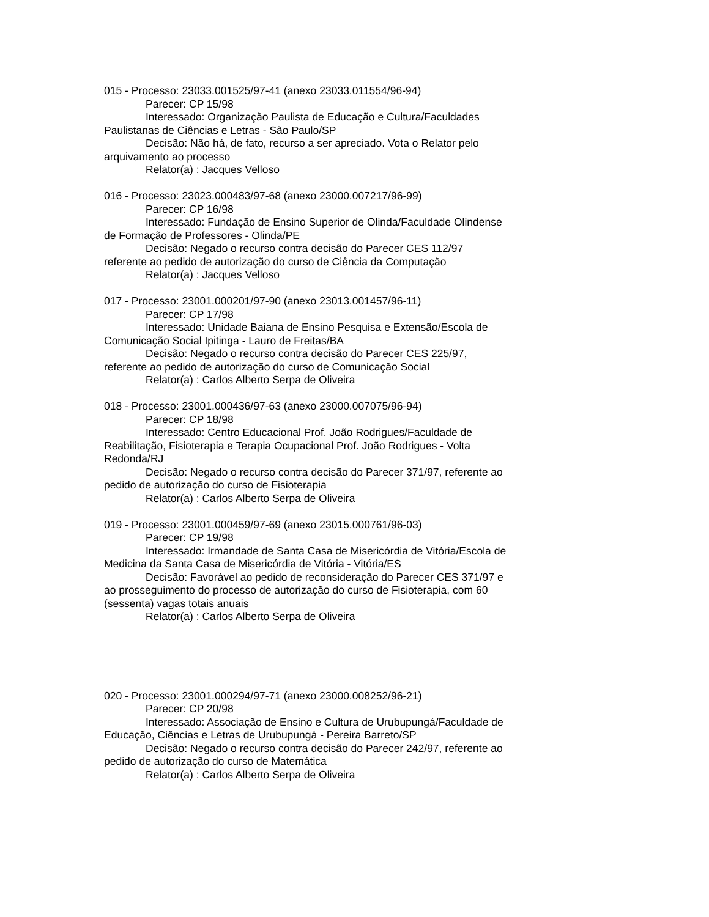015 - Processo: 23033.001525/97-41 (anexo 23033.011554/96-94)
Parecer: CP 15/98
Interessado: Organização Paulista de Educação e Cultura/Faculdades Paulistanas de Ciências e Letras - São Paulo/SP
Decisão: Não há, de fato, recurso a ser apreciado. Vota o Relator pelo arquivamento ao processo
Relator(a) : Jacques Velloso
016 - Processo: 23023.000483/97-68 (anexo 23000.007217/96-99)
Parecer: CP 16/98
Interessado: Fundação de Ensino Superior de Olinda/Faculdade Olindense de Formação de Professores - Olinda/PE
Decisão: Negado o recurso contra decisão do Parecer CES 112/97 referente ao pedido de autorização do curso de Ciência da Computação
Relator(a) : Jacques Velloso
017 - Processo: 23001.000201/97-90 (anexo 23013.001457/96-11)
Parecer: CP 17/98
Interessado: Unidade Baiana de Ensino Pesquisa e Extensão/Escola de Comunicação Social Ipitinga - Lauro de Freitas/BA
Decisão: Negado o recurso contra decisão do Parecer CES 225/97, referente ao pedido de autorização do curso de Comunicação Social
Relator(a) : Carlos Alberto Serpa de Oliveira
018 - Processo: 23001.000436/97-63 (anexo 23000.007075/96-94)
Parecer: CP 18/98
Interessado: Centro Educacional Prof. João Rodrigues/Faculdade de Reabilitação, Fisioterapia e Terapia Ocupacional Prof. João Rodrigues - Volta Redonda/RJ
Decisão: Negado o recurso contra decisão do Parecer 371/97, referente ao pedido de autorização do curso de Fisioterapia
Relator(a) : Carlos Alberto Serpa de Oliveira
019 - Processo: 23001.000459/97-69 (anexo 23015.000761/96-03)
Parecer: CP 19/98
Interessado: Irmandade de Santa Casa de Misericórdia de Vitória/Escola de Medicina da Santa Casa de Misericórdia de Vitória - Vitória/ES
Decisão: Favorável ao pedido de reconsideração do Parecer CES 371/97 e ao prosseguimento do processo de autorização do curso de Fisioterapia, com 60 (sessenta) vagas totais anuais
Relator(a) : Carlos Alberto Serpa de Oliveira
020 - Processo: 23001.000294/97-71 (anexo 23000.008252/96-21)
Parecer: CP 20/98
Interessado: Associação de Ensino e Cultura de Urubupungá/Faculdade de Educação, Ciências e Letras de Urubupungá - Pereira Barreto/SP
Decisão: Negado o recurso contra decisão do Parecer 242/97, referente ao pedido de autorização do curso de Matemática
Relator(a) : Carlos Alberto Serpa de Oliveira